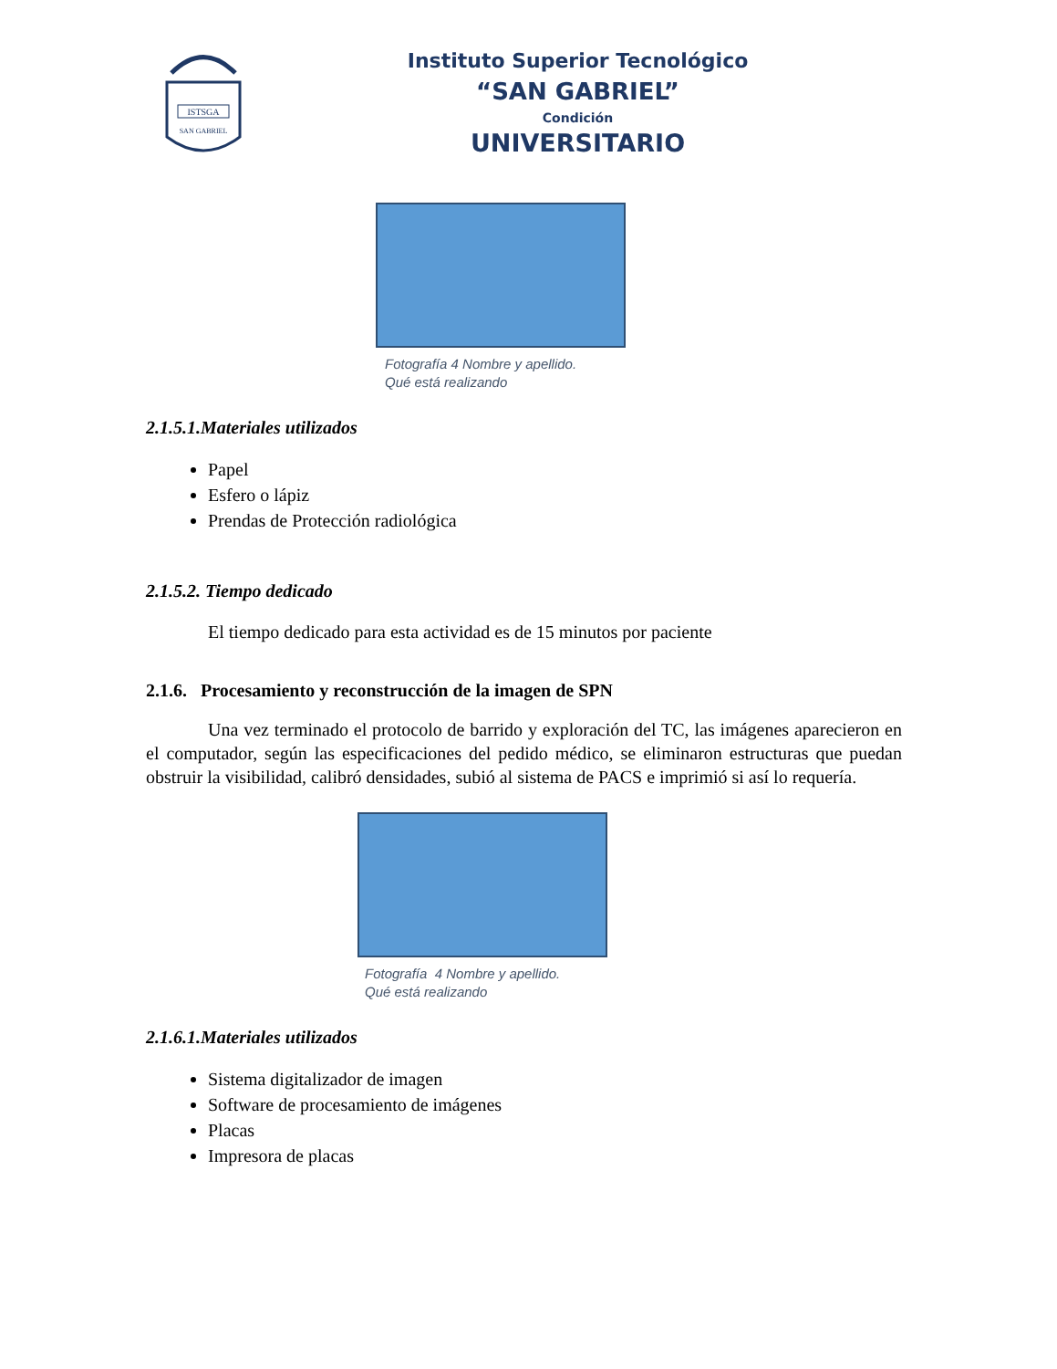ISTSGA
SAN GABRIEL
Instituto Superior Tecnológico
“SAN GABRIEL”
Condición
UNIVERSITARIO
Fotografía 4 Nombre y apellido.
Qué está realizando
2.1.5.1.Materiales utilizados
Papel
Esfero o lápiz
Prendas de Protección radiológica
2.1.5.2. Tiempo dedicado
El tiempo dedicado para esta actividad es de 15 minutos por paciente
2.1.6. Procesamiento y reconstrucción de la imagen de SPN
Una vez terminado el protocolo de barrido y exploración del TC, las imágenes aparecieron en el computador, según las especificaciones del pedido médico, se eliminaron estructuras que puedan obstruir la visibilidad, calibró densidades, subió al sistema de PACS e imprimió si así lo requería.
Fotografía 4 Nombre y apellido.
Qué está realizando
2.1.6.1.Materiales utilizados
Sistema digitalizador de imagen
Software de procesamiento de imágenes
Placas
Impresora de placas